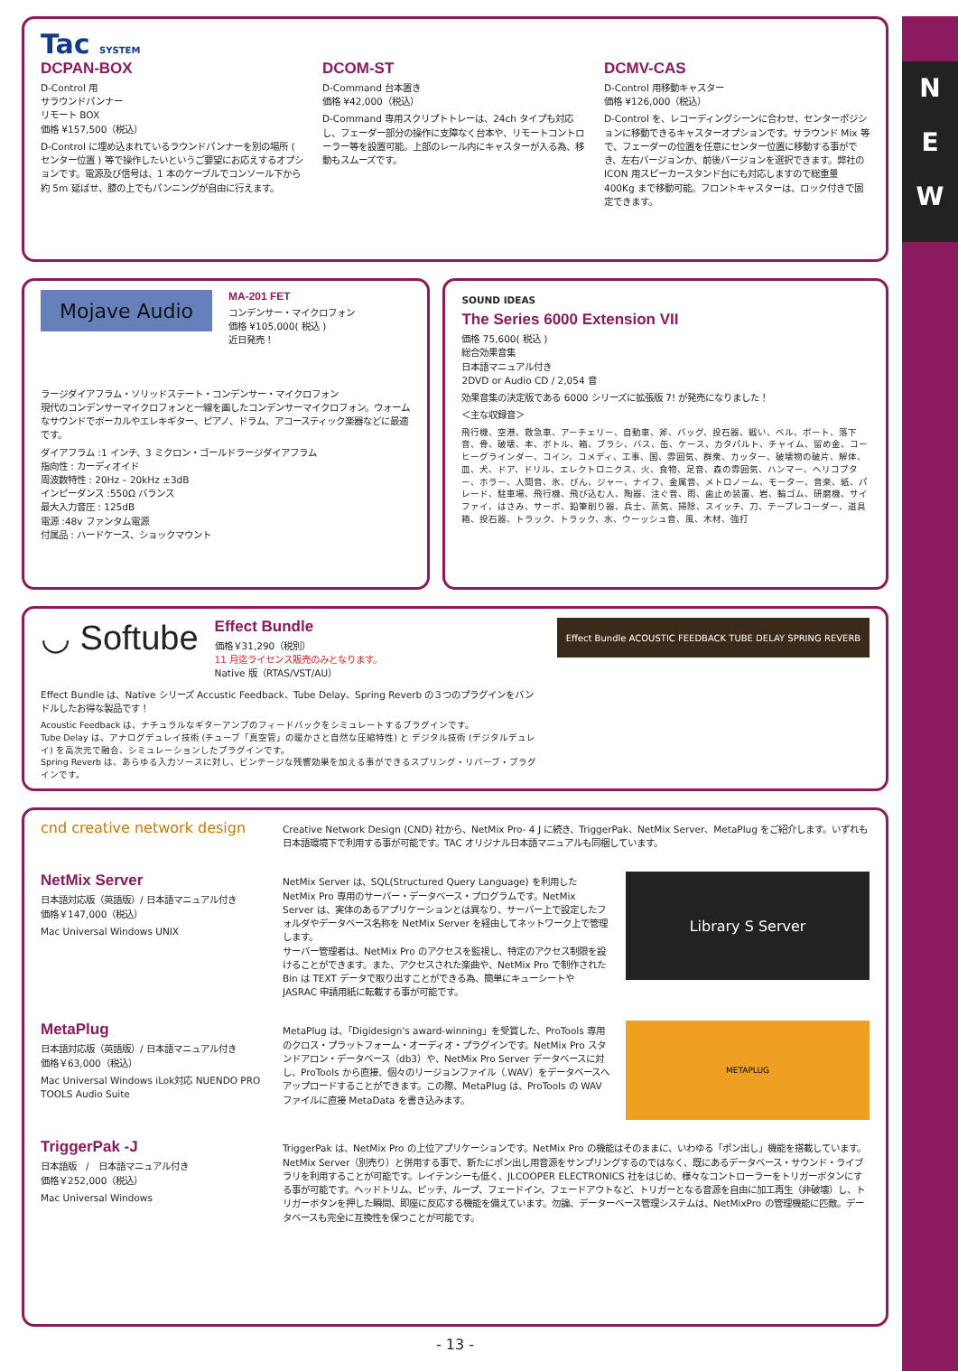N
E
W
Tac SYSTEM
DCPAN-BOX
D-Control 用
サラウンドパンナー
リモート BOX
価格 ¥157,500（税込）
D-Control に埋め込まれているラウンドパンナーを別の場所 ( センター位置 ) 等で操作したいというご要望にお応えするオプションです。電源及び信号は、1 本のケーブルでコンソール下から約 5m 延ばせ、膝の上でもパンニングが自由に行えます。
DCOM-ST
D-Command 台本置き
価格 ¥42,000（税込）
D-Command 専用スクリプトトレーは、24ch タイプも対応し、フェーダー部分の操作に支障なく台本や、リモートコントローラー等を設置可能。上部のレール内にキャスターが入る為、移動もスムーズです。
DCMV-CAS
D-Control 用移動キャスター
価格 ¥126,000（税込）
D-Control を、レコーディングシーンに合わせ、センターポジションに移動できるキャスターオプションです。サラウンド Mix 等で、フェーダーの位置を任意にセンター位置に移動する事ができ、左右バージョンか、前後バージョンを選択できます。弊社の ICON 用スピーカースタンド台にも対応しますので総重量 400Kg まで移動可能。フロントキャスターは、ロック付きで固定できます。
Mojave Audio
MA-201 FET
コンデンサー・マイクロフォン
価格 ¥105,000( 税込 )
近日発売！
ラージダイアフラム・ソリッドステート・コンデンサー・マイクロフォン
現代のコンデンサーマイクロフォンと一線を画したコンデンサーマイクロフォン。ウォームなサウンドでボーカルやエレキギター、ピアノ、ドラム、アコースティック楽器などに最適です。
ダイアフラム :1 インチ、3 ミクロン・ゴールドラージダイアフラム
指向性 : カーディオイド
周波数特性 : 20Hz – 20kHz ±3dB
インピーダンス :550Ω バランス
最大入力音圧 : 125dB
電源 :48v ファンタム電源
付属品 : ハードケース、ショックマウント
SOUND IDEAS
The Series 6000 Extension VII
価格 75,600( 税込 )
総合効果音集
日本語マニュアル付き
2DVD or Audio CD / 2,054 音
効果音集の決定版である 6000 シリーズに拡張版 7! が発売になりました！
＜主な収録音＞
飛行機、空港、救急車、アーチェリー、自動車、斧、バッグ、投石器、戦い、ベル、ボート、落下音、骨、破壊、本、ボトル、箱、ブラシ、バス、缶、ケース、カタパルト、チャイム、留め金、コーヒーグラインダー、コイン、コメディ、工事、国、雰囲気、群衆、カッター、破壊物の破片、解体、皿、犬、ドア、ドリル、エレクトロニクス、火、食物、足音、森の雰囲気、ハンマー、ヘリコプター、ホラー、人間音、氷、びん、ジャー、ナイフ、金属音、メトロノーム、モーター、音楽、紙、パレード、駐車場、飛行機、飛び込む人、陶器、注ぐ音、雨、歯止め装置、岩、輪ゴム、研磨機、サイファイ、はさみ、サーボ、鉛筆削り器、兵士、蒸気、掃除、スイッチ、刀、テープレコーダー、道具箱、投石器、トラック、トラック、水、ウーッシュ音、風、木材、強打
◡ Softube
Effect Bundle
価格￥31,290（税別）
11 月迄ライセンス販売のみとなります。
Native 版（RTAS/VST/AU）
Effect Bundle は、Native シリーズ Accustic Feedback、Tube Delay、Spring Reverb の３つのプラグインをバンドルしたお得な製品です！
Acoustic Feedback は、ナチュラルなギターアンプのフィードバックをシミュレートするプラグインです。
Tube Delay は、アナログデュレイ技術 (チューブ「真空管」の暖かさと自然な圧縮特性) と デジタル技術 (デジタルデュレイ) を高次元で融合、シミュレーションしたプラグインです。
Spring Reverb は、あらゆる入力ソースに対し、ビンテージな残響効果を加える事ができるスプリング・リバーブ・プラグインです。
Effect Bundle ACOUSTIC FEEDBACK TUBE DELAY SPRING REVERB
cnd creative network design
Creative Network Design (CND) 社から、NetMix Pro- 4 J に続き、TriggerPak、NetMix Server、MetaPlug をご紹介します。いずれも日本語環境下で利用する事が可能です。TAC オリジナル日本語マニュアルも同梱しています。
NetMix Server
日本語対応版（英語版）/ 日本語マニュアル付き
価格￥147,000（税込）
Mac Universal Windows UNIX
NetMix Server は、SQL(Structured Query Language) を利用した NetMix Pro 専用のサーバー・データベース・プログラムです。NetMix Server は、実体のあるアプリケーションとは異なり、サーバー上で設定したフォルダやデータベース名称を NetMix Server を経由してネットワーク上で管理します。
サーバー管理者は、NetMix Pro のアクセスを監視し、特定のアクセス制限を設けることができます。また、アクセスされた楽曲や、NetMix Pro で制作された Bin は TEXT データで取り出すことができる為、簡単にキューシートや JASRAC 申請用紙に転載する事が可能です。
Library S Server
MetaPlug
日本語対応版（英語版）/ 日本語マニュアル付き
価格￥63,000（税込）
Mac Universal Windows iLok対応 NUENDO PRO TOOLS Audio Suite
MetaPlug は、「Digidesign's award-winning」を受賞した、ProTools 専用のクロス・プラットフォーム・オーディオ・プラグインです。NetMix Pro スタンドアロン・データベース（db3）や、NetMix Pro Server データベースに対し、ProTools から直接、個々のリージョンファイル（.WAV）をデータベースへアップロードすることができます。この際、MetaPlug は、ProTools の WAV ファイルに直接 MetaData を書き込みます。
METAPLUG
TriggerPak -J
日本語版　/　日本語マニュアル付き
価格￥252,000（税込）
Mac Universal Windows
TriggerPak は、NetMix Pro の上位アプリケーションです。NetMix Pro の機能はそのままに、いわゆる「ポン出し」機能を搭載しています。NetMix Server（別売り）と併用する事で、新たにポン出し用音源をサンプリングするのではなく、既にあるデータベース・サウンド・ライブラリを利用することが可能です。レイテンシーも低く、JLCOOPER ELECTRONICS 社をはじめ、様々なコントローラーをトリガーボタンにする事が可能です。ヘッドトリム、ピッチ、ループ、フェードイン、フェードアウトなど、トリガーとなる音源を自由に加工再生（非破壊）し、トリガーボタンを押した瞬間、即座に反応する機能を備えています。勿論、データーベース管理システムは、NetMixPro の管理機能に匹敵。データベースも完全に互換性を保つことが可能です。
- 13 -